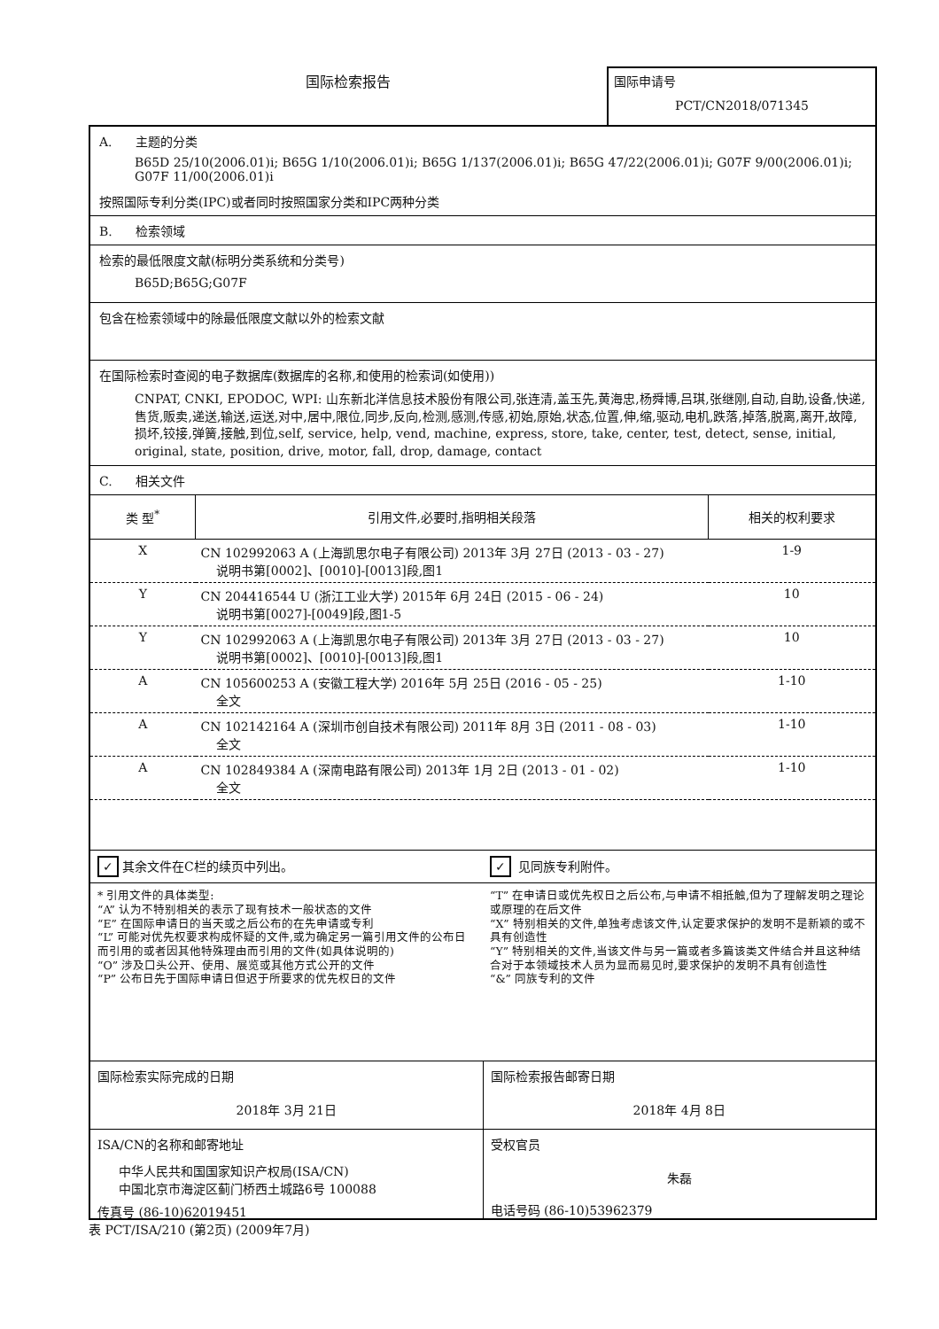国际检索报告 国际申请号
PCT/CN2018/071345
A. 主题的分类
B65D 25/10(2006.01)i; B65G 1/10(2006.01)i; B65G 1/137(2006.01)i; B65G 47/22(2006.01)i; G07F 9/00(2006.01)i; G07F 11/00(2006.01)i
按照国际专利分类(IPC)或者同时按照国家分类和IPC两种分类
B. 检索领域
检索的最低限度文献(标明分类系统和分类号)
B65D;B65G;G07F
包含在检索领域中的除最低限度文献以外的检索文献
在国际检索时查阅的电子数据库(数据库的名称,和使用的检索词(如使用))
CNPAT, CNKI, EPODOC, WPI: 山东新北洋信息技术股份有限公司,张连清,盖玉先,黄海忠,杨舜博,吕琪,张继刚,自动,自助,设备,快递,售货,贩卖,递送,输送,运送,对中,居中,限位,同步,反向,检测,感测,传感,初始,原始,状态,位置,伸,缩,驱动,电机,跌落,掉落,脱离,离开,故障,损坏,铰接,弹簧,接触,到位,self, service, help, vend, machine, express, store, take, center, test, detect, sense, initial, original, state, position, drive, motor, fall, drop, damage, contact
C. 相关文件
| 类 型<sup>*</sup> | 引用文件,必要时,指明相关段落 | 相关的权利要求 |
| --- | --- | --- |
| X | CN 102992063 A (上海凯思尔电子有限公司) 2013年 3月 27日 (2013 - 03 - 27) 说明书第[0002]、[0010]-[0013]段,图1 | 1-9 |
| Y | CN 204416544 U (浙江工业大学) 2015年 6月 24日 (2015 - 06 - 24) 说明书第[0027]-[0049]段,图1-5 | 10 |
| Y | CN 102992063 A (上海凯思尔电子有限公司) 2013年 3月 27日 (2013 - 03 - 27) 说明书第[0002]、[0010]-[0013]段,图1 | 10 |
| A | CN 105600253 A (安徽工程大学) 2016年 5月 25日 (2016 - 05 - 25) 全文 | 1-10 |
| A | CN 102142164 A (深圳市创自技术有限公司) 2011年 8月 3日 (2011 - 08 - 03) 全文 | 1-10 |
| A | CN 102849384 A (深南电路有限公司) 2013年 1月 2日 (2013 - 01 - 02) 全文 | 1-10 |
✓ 其余文件在C栏的续页中列出。
✓ 见同族专利附件。
* 引用文件的具体类型:
“A” 认为不特别相关的表示了现有技术一般状态的文件
“E” 在国际申请日的当天或之后公布的在先申请或专利
“L” 可能对优先权要求构成怀疑的文件,或为确定另一篇引用文件的公布日而引用的或者因其他特殊理由而引用的文件(如具体说明的)
“O” 涉及口头公开、使用、展览或其他方式公开的文件
“P” 公布日先于国际申请日但迟于所要求的优先权日的文件
“T” 在申请日或优先权日之后公布,与申请不相抵触,但为了理解发明之理论或原理的在后文件
“X” 特别相关的文件,单独考虑该文件,认定要求保护的发明不是新颖的或不具有创造性
“Y” 特别相关的文件,当该文件与另一篇或者多篇该类文件结合并且这种结合对于本领域技术人员为显而易见时,要求保护的发明不具有创造性
“&” 同族专利的文件
国际检索实际完成的日期
2018年 3月 21日
国际检索报告邮寄日期
2018年 4月 8日
ISA/CN的名称和邮寄地址
中华人民共和国国家知识产权局(ISA/CN)
中国北京市海淀区蓟门桥西土城路6号 100088
传真号 (86-10)62019451
受权官员
朱磊
电话号码 (86-10)53962379
表 PCT/ISA/210 (第2页) (2009年7月)